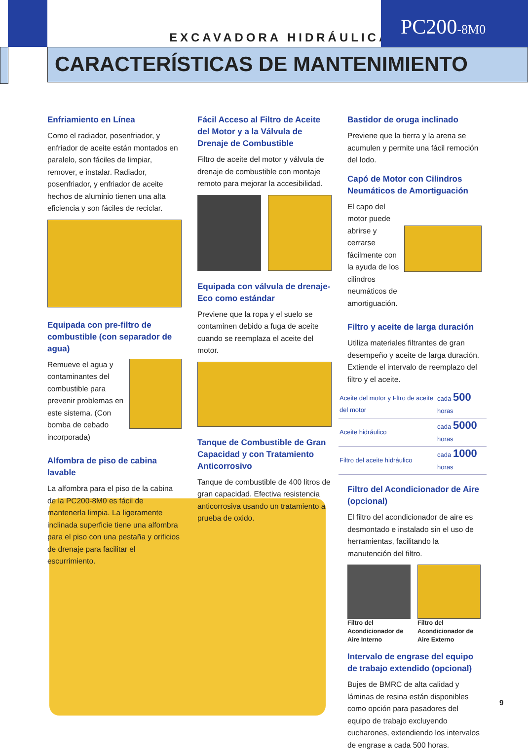EXCAVADORA HIDRÁULICA
PC200-8M0
CARACTERÍSTICAS DE MANTENIMIENTO
Enfriamiento en Línea
Como el radiador, posenfriador, y enfriador de aceite están montados en paralelo, son fáciles de limpiar, remover, e instalar. Radiador, posenfriador, y enfriador de aceite hechos de aluminio tienen una alta eficiencia y son fáciles de reciclar.
Equipada con pre-filtro de combustible (con separador de agua)
Remueve el agua y contaminantes del combustible para prevenir problemas en este sistema. (Con bomba de cebado incorporada)
Alfombra de piso de cabina lavable
La alfombra para el piso de la cabina de la PC200-8M0 es fácil de mantenerla limpia. La ligeramente inclinada superficie tiene una alfombra para el piso con una pestaña y orificios de drenaje para facilitar el escurrimiento.
Fácil Acceso al Filtro de Aceite del Motor y a la Válvula de Drenaje de Combustible
Filtro de aceite del motor y válvula de drenaje de combustible con montaje remoto para mejorar la accesibilidad.
Equipada con válvula de drenaje-Eco como estándar
Previene que la ropa y el suelo se contaminen debido a fuga de aceite cuando se reemplaza el aceite del motor.
Tanque de Combustible de Gran Capacidad y con Tratamiento Anticorrosivo
Tanque de combustible de 400 litros de gran capacidad. Efectiva resistencia anticorrosiva usando un tratamiento a prueba de oxido.
Bastidor de oruga inclinado
Previene que la tierra y la arena se acumulen y permite una fácil remoción del lodo.
Capó de Motor con Cilindros Neumáticos de Amortiguación
El capo del motor puede abrirse y cerrarse fácilmente con la ayuda de los cilindros neumáticos de amortiguación.
Filtro y aceite de larga duración
Utiliza materiales filtrantes de gran desempeño y aceite de larga duración. Extiende el intervalo de reemplazo del filtro y el aceite.
| Aceite del motor y Fltro de aceite del motor | cada 500 horas |
| Aceite hidráulico | cada 5000 horas |
| Filtro del aceite hidráulico | cada 1000 horas |
Filtro del Acondicionador de Aire (opcional)
El filtro del acondicionador de aire es desmontado e instalado sin el uso de herramientas, facilitando la manutención del filtro.
Filtro del Acondicionador de Aire Interno
Filtro del Acondicionador de Aire Externo
Intervalo de engrase del equipo de trabajo extendido (opcional)
Bujes de BMRC de alta calidad y láminas de resina están disponibles como opción para pasadores del equipo de trabajo excluyendo cucharones, extendiendo los intervalos de engrase a cada 500 horas.
9